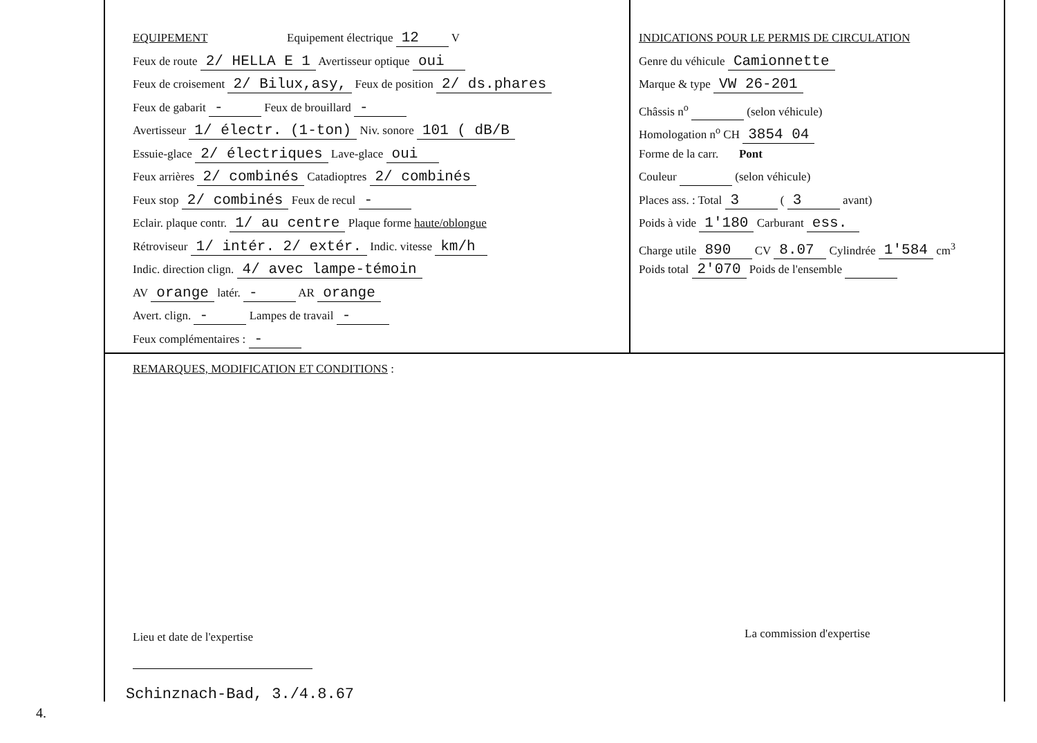EQUIPEMENT Equipement électrique 12 V
Feux de route 2/ HELLA E 1 Avertisseur optique oui
Feux de croisement 2/ Bilux,asy, Feux de position 2/ ds.phares
Feux de gabarit - Feux de brouillard -
Avertisseur 1/ électr. (1-ton) Niv. sonore 101 ( dB/B
Essuie-glace 2/ électriques Lave-glace oui
Feux arrières 2/ combinés Catadioptres 2/ combinés
Feux stop 2/ combinés Feux de recul -
Eclair. plaque contr. 1/ au centre Plaque forme haute/oblongue
Rétroviseur 1/ intér. 2/ extér. Indic. vitesse km/h
Indic. direction clign. 4/ avec lampe-témoin
AV orange latér. - AR orange
Avert. clign. - Lampes de travail -
Feux complémentaires : -
INDICATIONS POUR LE PERMIS DE CIRCULATION
Genre du véhicule Camionnette
Marque & type VW 26-201
Châssis n<sup>o</sup> (selon véhicule)
Homologation n<sup>o</sup> CH 3854 04
Forme de la carr. Pont
Couleur (selon véhicule)
Places ass. : Total 3 ( 3 avant)
Poids à vide 1'180 Carburant ess.
Charge utile 890 CV 8.07 Cylindrée 1'584 cm<sup>3</sup>
Poids total 2'070 Poids de l'ensemble
REMARQUES, MODIFICATION ET CONDITIONS :
Lieu et date de l'expertise La commission d'expertise
Schinznach-Bad, 3./4.8.67
4.